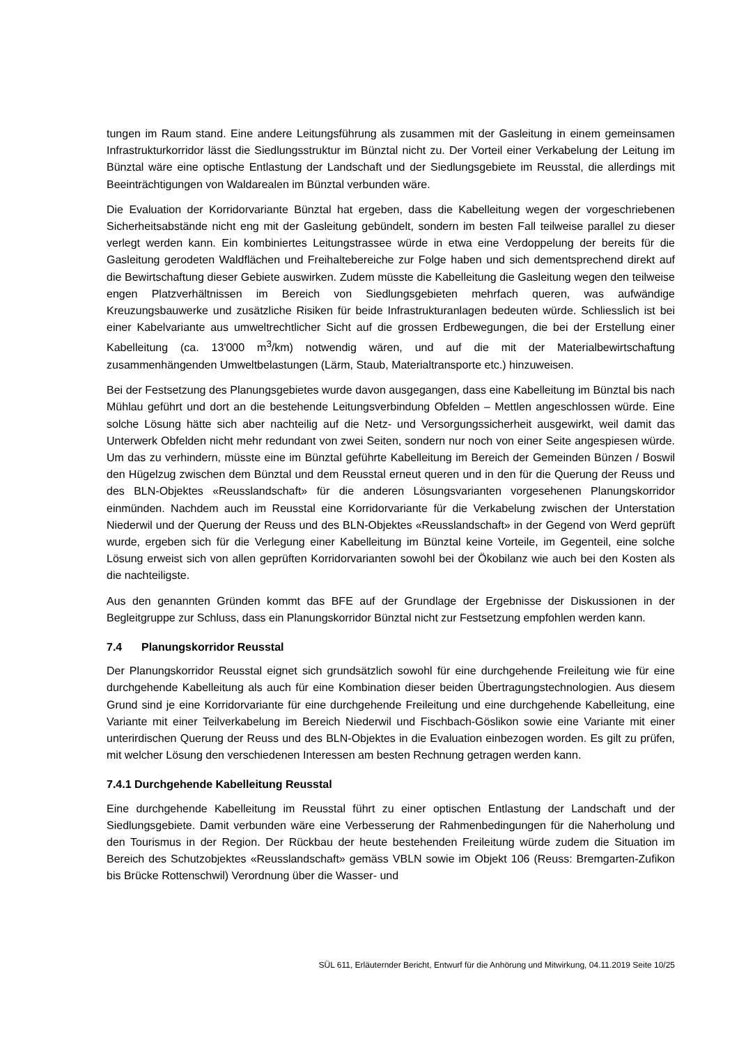tungen im Raum stand. Eine andere Leitungsführung als zusammen mit der Gasleitung in einem gemeinsamen Infrastrukturkorridor lässt die Siedlungsstruktur im Bünztal nicht zu. Der Vorteil einer Verkabelung der Leitung im Bünztal wäre eine optische Entlastung der Landschaft und der Siedlungsgebiete im Reusstal, die allerdings mit Beeinträchtigungen von Waldarealen im Bünztal verbunden wäre.
Die Evaluation der Korridorvariante Bünztal hat ergeben, dass die Kabelleitung wegen der vorgeschriebenen Sicherheitsabstände nicht eng mit der Gasleitung gebündelt, sondern im besten Fall teilweise parallel zu dieser verlegt werden kann. Ein kombiniertes Leitungstrassee würde in etwa eine Verdoppelung der bereits für die Gasleitung gerodeten Waldflächen und Freihaltebereiche zur Folge haben und sich dementsprechend direkt auf die Bewirtschaftung dieser Gebiete auswirken. Zudem müsste die Kabelleitung die Gasleitung wegen den teilweise engen Platzverhältnissen im Bereich von Siedlungsgebieten mehrfach queren, was aufwändige Kreuzungsbauwerke und zusätzliche Risiken für beide Infrastrukturanlagen bedeuten würde. Schliesslich ist bei einer Kabelvariante aus umweltrechtlicher Sicht auf die grossen Erdbewegungen, die bei der Erstellung einer Kabelleitung (ca. 13'000 m<sup>3</sup>/km) notwendig wären, und auf die mit der Materialbewirtschaftung zusammenhängenden Umweltbelastungen (Lärm, Staub, Materialtransporte etc.) hinzuweisen.
Bei der Festsetzung des Planungsgebietes wurde davon ausgegangen, dass eine Kabelleitung im Bünztal bis nach Mühlau geführt und dort an die bestehende Leitungsverbindung Obfelden – Mettlen angeschlossen würde. Eine solche Lösung hätte sich aber nachteilig auf die Netz- und Versorgungssicherheit ausgewirkt, weil damit das Unterwerk Obfelden nicht mehr redundant von zwei Seiten, sondern nur noch von einer Seite angespiesen würde. Um das zu verhindern, müsste eine im Bünztal geführte Kabelleitung im Bereich der Gemeinden Bünzen / Boswil den Hügelzug zwischen dem Bünztal und dem Reusstal erneut queren und in den für die Querung der Reuss und des BLN-Objektes «Reusslandschaft» für die anderen Lösungsvarianten vorgesehenen Planungskorridor einmünden. Nachdem auch im Reusstal eine Korridorvariante für die Verkabelung zwischen der Unterstation Niederwil und der Querung der Reuss und des BLN-Objektes «Reusslandschaft» in der Gegend von Werd geprüft wurde, ergeben sich für die Verlegung einer Kabelleitung im Bünztal keine Vorteile, im Gegenteil, eine solche Lösung erweist sich von allen geprüften Korridorvarianten sowohl bei der Ökobilanz wie auch bei den Kosten als die nachteiligste.
Aus den genannten Gründen kommt das BFE auf der Grundlage der Ergebnisse der Diskussionen in der Begleitgruppe zur Schluss, dass ein Planungskorridor Bünztal nicht zur Festsetzung empfohlen werden kann.
7.4 Planungskorridor Reusstal
Der Planungskorridor Reusstal eignet sich grundsätzlich sowohl für eine durchgehende Freileitung wie für eine durchgehende Kabelleitung als auch für eine Kombination dieser beiden Übertragungstechnologien. Aus diesem Grund sind je eine Korridorvariante für eine durchgehende Freileitung und eine durchgehende Kabelleitung, eine Variante mit einer Teilverkabelung im Bereich Niederwil und Fischbach-Göslikon sowie eine Variante mit einer unterirdischen Querung der Reuss und des BLN-Objektes in die Evaluation einbezogen worden. Es gilt zu prüfen, mit welcher Lösung den verschiedenen Interessen am besten Rechnung getragen werden kann.
7.4.1 Durchgehende Kabelleitung Reusstal
Eine durchgehende Kabelleitung im Reusstal führt zu einer optischen Entlastung der Landschaft und der Siedlungsgebiete. Damit verbunden wäre eine Verbesserung der Rahmenbedingungen für die Naherholung und den Tourismus in der Region. Der Rückbau der heute bestehenden Freileitung würde zudem die Situation im Bereich des Schutzobjektes «Reusslandschaft» gemäss VBLN sowie im Objekt 106 (Reuss: Bremgarten-Zufikon bis Brücke Rottenschwil) Verordnung über die Wasser- und
SÜL 611, Erläuternder Bericht, Entwurf für die Anhörung und Mitwirkung, 04.11.2019 Seite 10/25